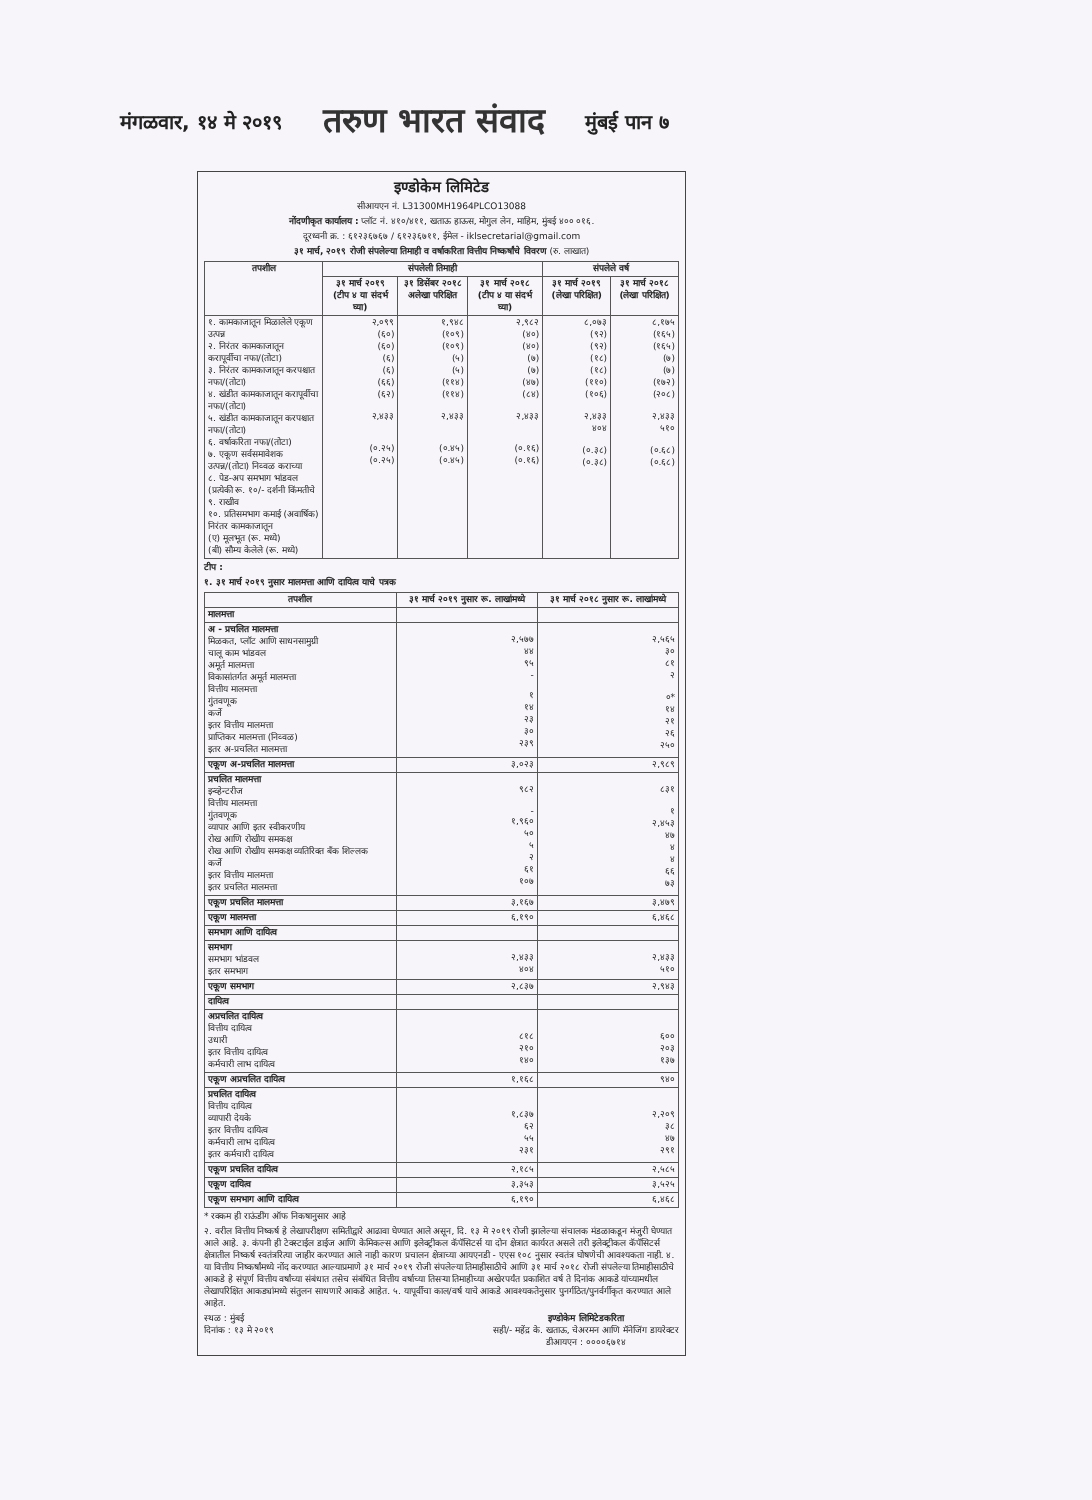मंगळवार, १४ मे २०१९ तरुण भारत संवाद मुंबई पान ७
इण्डोकेम लिमिटेड
सीआयएन नं. L31300MH1964PLCO13088
नोंदणीकृत कार्यालय : प्लॉट नं. ४१०/४११, खताऊ हाऊस, मोगुल लेन, माहिम, मुंबई ४०० ०१६.
दूरध्वनी क्र. : ६१२३६७६७ / ६१२३६७११, ईमेल - iklsecretarial@gmail.com
३१ मार्च, २०१९ रोजी संपलेल्या तिमाही व वर्षाकरिता वित्तीय निष्कर्षांचे विवरण (रु. लाखात)
| तपशील | संपलेली तिमाही | | | संपलेले वर्ष | |
| --- | --- | --- | --- | --- | --- |
| | ३१ मार्च २०१९ (टीप ४ या संदर्भ घ्या) | ३१ डिसेंबर २०१८ अलेखा परिक्षित | ३१ मार्च २०१८ (टीप ४ या संदर्भ घ्या) | ३१ मार्च २०१९ (लेखा परिक्षित) | ३१ मार्च २०१८ (लेखा परिक्षित) |
| १. कामकाजातून मिळालेले एकूण उत्पन्न २. निरंतर कामकाजातून करापूर्वीचा नफा/(तोटा) ३. निरंतर कामकाजातून करपश्चात नफा/(तोटा) ४. खंडीत कामकाजातून करापूर्वीचा नफा/(तोटा) ५. खंडीत कामकाजातून करपश्चात नफा/(तोटा) ६. वर्षाकरिता नफा/(तोटा) ७. एकूण सर्वसमावेशक उत्पन्न/(तोटा) निव्वळ कराच्या ८. पेड-अप समभाग भांडवल (प्रत्येकी रू. १०/- दर्शनी किंमतीचे ९. राखीव १०. प्रतिसमभाग कमाई (अवार्षिक) निरंतर कामकाजातून (ए) मूलभूत (रू. मध्ये) (बी) सौम्य केलेले (रू. मध्ये) | २,०९९ (६०) (६०) (६) (६) (६६) (६२) २,४३३ (०.२५) (०.२५) | १,९४८ (१०९) (१०९) (५) (५) (११४) (११४) २,४३३ (०.४५) (०.४५) | २,९८२ (४०) (४०) (७) (७) (४७) (८४) २,४३३ (०.१६) (०.१६) | ८,०७३ (९२) (९२) (१८) (१८) (११०) (१०६) २,४३३ ४०४ (०.३८) (०.३८) | ८,१७५ (१६५) (१६५) (७) (७) (१७२) (२०८) २,४३३ ५१० (०.६८) (०.६८) |
टीप :
१. ३१ मार्च २०१९ नुसार मालमत्ता आणि दायित्व याचे पत्रक
| तपशील | ३१ मार्च २०१९ नुसार रू. लाखांमध्ये | ३१ मार्च २०१८ नुसार रू. लाखांमध्ये |
| --- | --- | --- |
| मालमत्ता | | |
| अ - प्रचलित मालमत्ता मिळकत, प्लॉट आणि साधनसामुग्री चालू काम भांडवल अमूर्त मालमत्ता विकासांतर्गत अमूर्त मालमत्ता वित्तीय मालमत्ता गुंतवणूक कर्जे इतर वित्तीय मालमत्ता प्राप्तिकर मालमत्ता (निव्वळ) इतर अ-प्रचलित मालमत्ता | २,५७७ ४४ ९५ - १ १४ २३ ३० २३९ | २,५६५ ३० ८१ २ ०* १४ २१ २६ २५० |
| एकूण अ-प्रचलित मालमत्ता | ३,०२३ | २,९८९ |
| प्रचलित मालमत्ता इन्व्हेन्टरीज वित्तीय मालमत्ता गुंतवणूक व्यापार आणि इतर स्वीकरणीय रोख आणि रोखीय समकक्ष रोख आणि रोखीय समकक्ष व्यतिरिक्त बँक शिल्लक कर्जे इतर वित्तीय मालमत्ता इतर प्रचलित मालमत्ता | ९८२ - १,९६० ५० ५ २ ६१ १०७ | ८३१ १ २,४५३ ४७ ४ ४ ६६ ७३ |
| एकूण प्रचलित मालमत्ता | ३,१६७ | ३,४७९ |
| एकूण मालमत्ता | ६,१९० | ६,४६८ |
| समभाग आणि दायित्व | | |
| समभाग समभाग भांडवल इतर समभाग | २,४३३ ४०४ | २,४३३ ५१० |
| एकूण समभाग | २,८३७ | २,९४३ |
| दायित्व | | |
| अप्रचलित दायित्व वित्तीय दायित्व उधारी इतर वित्तीय दायित्व कर्मचारी लाभ दायित्व | ८१८ २१० १४० | ६०० २०३ १३७ |
| एकूण अप्रचलित दायित्व | १,१६८ | ९४० |
| प्रचलित दायित्व वित्तीय दायित्व व्यापारी देयके इतर वित्तीय दायित्व कर्मचारी लाभ दायित्व इतर कर्मचारी दायित्व | १,८३७ ६२ ५५ २३१ | २,२०९ ३८ ४७ २९१ |
| एकूण प्रचलित दायित्व | २,१८५ | २,५८५ |
| एकूण दायित्व | ३,३५३ | ३,५२५ |
| एकूण समभाग आणि दायित्व | ६,१९० | ६,४६८ |
* रक्कम ही राऊंडींग ऑफ निकषानुसार आहे
२. वरील वित्तीय निष्कर्ष हे लेखापरीक्षण समितीद्वारे आढावा घेण्यात आले असून, दि. १३ मे २०१९ रोजी झालेल्या संचालक मंडळाकडून मंजुरी घेण्यात आले आहे. ३. कंपनी ही टेक्स्टाईल डाईज आणि केमिकल्स आणि इलेक्ट्रीकल कॅपॅसिटर्स या दोन क्षेत्रात कार्यरत असले तरी इलेक्ट्रीकल कॅपॅसिटर्स क्षेत्रातील निष्कर्ष स्वतंत्ररित्या जाहीर करण्यात आले नाही कारण प्रचालन क्षेत्राच्या आयएनडी - एएस १०८ नुसार स्वतंत्र घोषणेची आवश्यकता नाही. ४. या वित्तीय निष्कर्षांमध्ये नोंद करण्यात आल्याप्रमाणे ३१ मार्च २०१९ रोजी संपलेल्या तिमाहीसाठीचे आणि ३१ मार्च २०१८ रोजी संपलेल्या तिमाहीसाठीचे आकडे हे संपूर्ण वित्तीय वर्षांच्या संबंधात तसेच संबंधित वित्तीय वर्षाच्या तिसऱ्या तिमाहीच्या अखेरपर्यंत प्रकाशित वर्ष ते दिनांक आकडे यांच्यामधील लेखापरिक्षित आकड्यांमध्ये संतुलन साधणारे आकडे आहेत. ५. यापूर्वीचा काल/वर्ष याचे आकडे आवश्यकतेनुसार पुनर्गठित/पुनर्वर्गीकृत करण्यात आले आहेत.
स्थळ : मुंबई
दिनांक : १३ मे २०१९
इण्डोकेम लिमिटेडकरिता
सही/- महेंद्र के. खताऊ, चेअरमन आणि मॅनेजिंग डायरेक्टर
डीआयएन : ००००६७१४